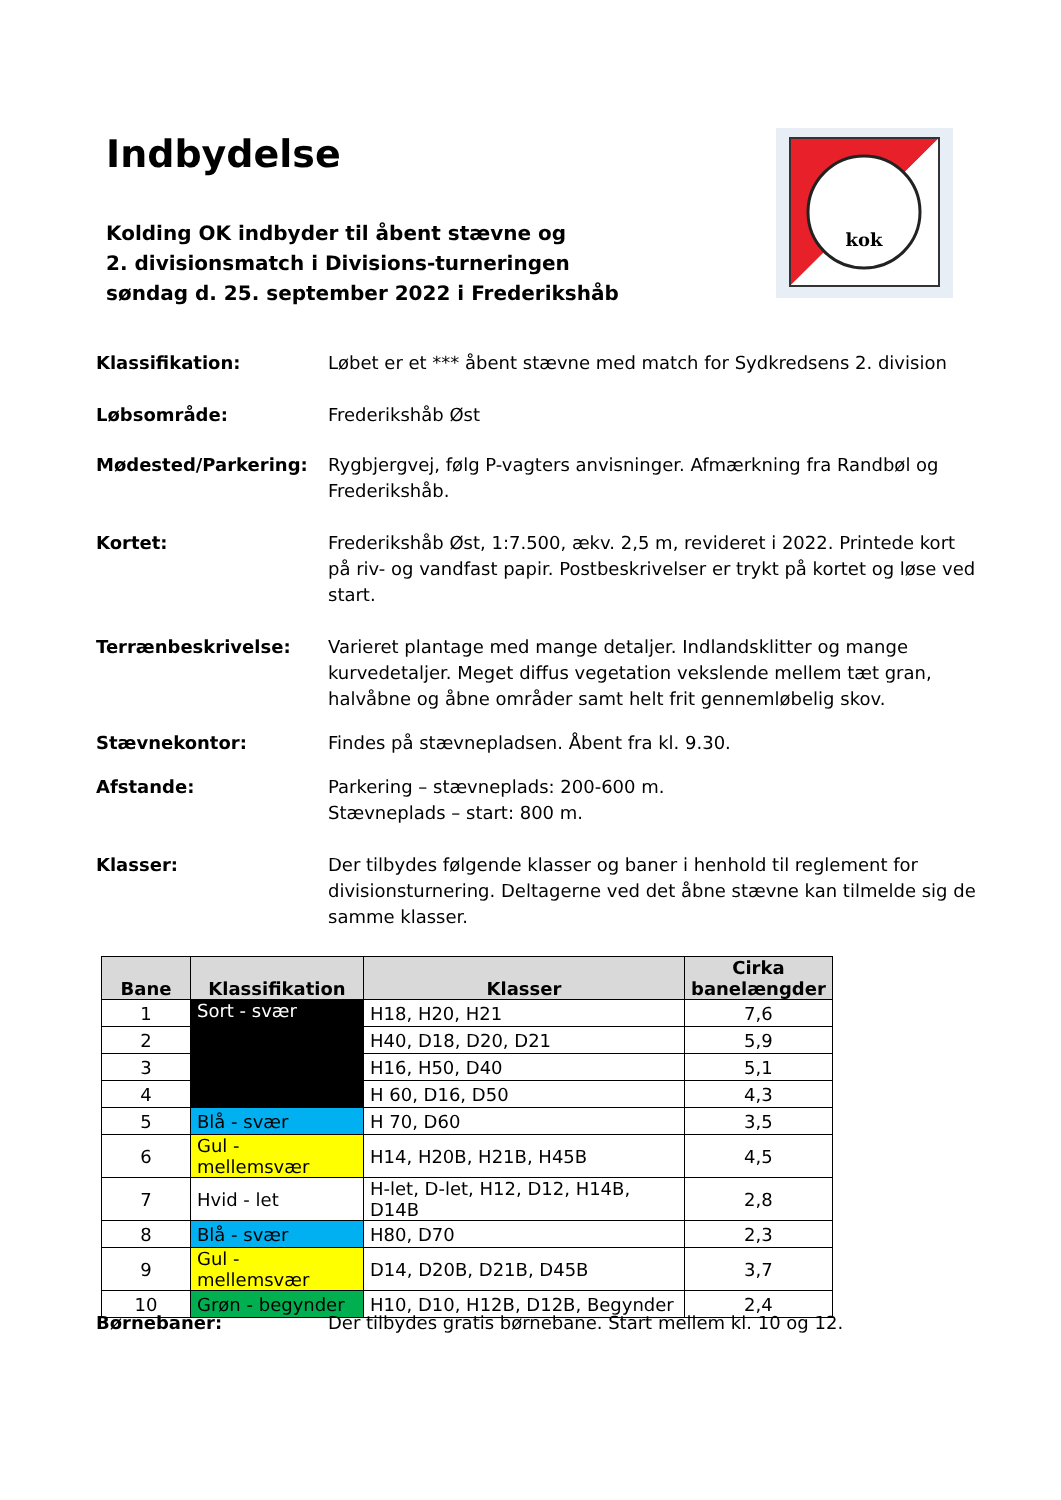Indbydelse
Kolding OK indbyder til åbent stævne og
2. divisionsmatch i Divisions-turneringen
søndag d. 25. september 2022 i Frederikshåb
kok
Klassifikation: Løbet er et *** åbent stævne med match for Sydkredsens 2. division
Løbsområde: Frederikshåb Øst
Mødested/Parkering: Rygbjergvej, følg P-vagters anvisninger. Afmærkning fra Randbøl og Frederikshåb.
Kortet: Frederikshåb Øst, 1:7.500, ækv. 2,5 m, revideret i 2022. Printede kort på riv- og vandfast papir. Postbeskrivelser er trykt på kortet og løse ved start.
Terrænbeskrivelse: Varieret plantage med mange detaljer. Indlandsklitter og mange kurvedetaljer. Meget diffus vegetation vekslende mellem tæt gran, halvåbne og åbne områder samt helt frit gennemløbelig skov.
Stævnekontor: Findes på stævnepladsen. Åbent fra kl. 9.30.
Afstande: Parkering – stævneplads: 200-600 m.
Stævneplads – start: 800 m.
Klasser: Der tilbydes følgende klasser og baner i henhold til reglement for divisionsturnering. Deltagerne ved det åbne stævne kan tilmelde sig de samme klasser.
| Bane | Klassifikation | Klasser | Cirka banelængder |
| --- | --- | --- | --- |
| 1 | Sort - svær | H18, H20, H21 | 7,6 |
| 2 | | H40, D18, D20, D21 | 5,9 |
| 3 | | H16, H50, D40 | 5,1 |
| 4 | | H 60, D16, D50 | 4,3 |
| 5 | Blå - svær | H 70, D60 | 3,5 |
| 6 | Gul - mellemsvær | H14, H20B, H21B, H45B | 4,5 |
| 7 | Hvid - let | H-let, D-let, H12, D12, H14B, D14B | 2,8 |
| 8 | Blå - svær | H80, D70 | 2,3 |
| 9 | Gul - mellemsvær | D14, D20B, D21B, D45B | 3,7 |
| 10 | Grøn - begynder | H10, D10, H12B, D12B, Begynder | 2,4 |
Børnebaner: Der tilbydes gratis børnebane. Start mellem kl. 10 og 12.